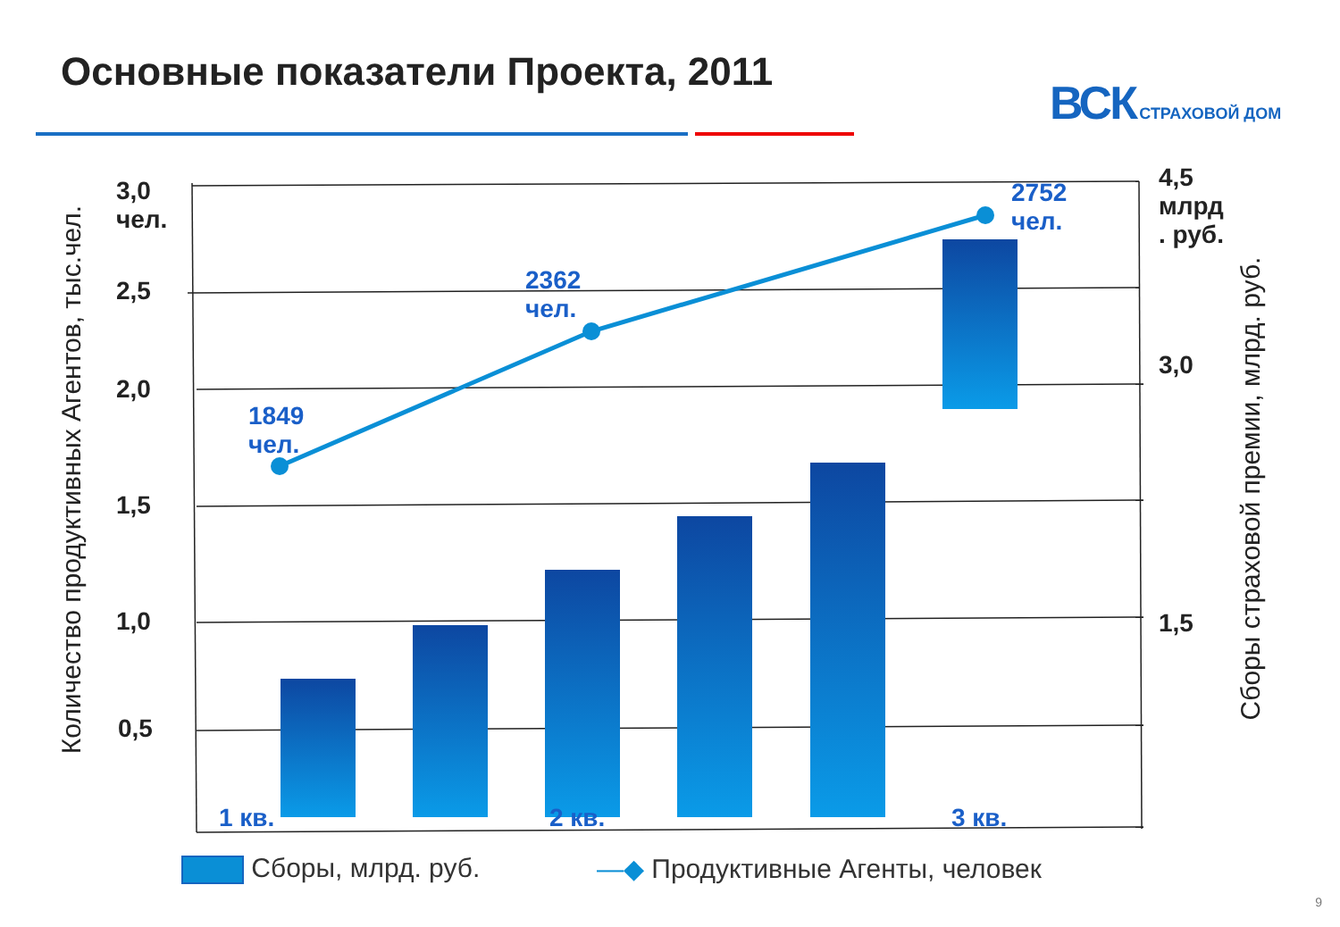Основные показатели Проекта, 2011
ВСК СТРАХОВОЙ ДОМ
3,0
чел.
2,5
2,0
1,5
1,0
0,5
4,5
млрд
. руб.
3,0
1,5
1849
чел.
2362
чел.
2752
чел.
1 кв. 2 кв. 3 кв.
Количество продуктивных Агентов, тыс.чел.
Сборы страховой премии, млрд. руб.
Сборы, млрд. руб.
—◆ Продуктивные Агенты, человек
9